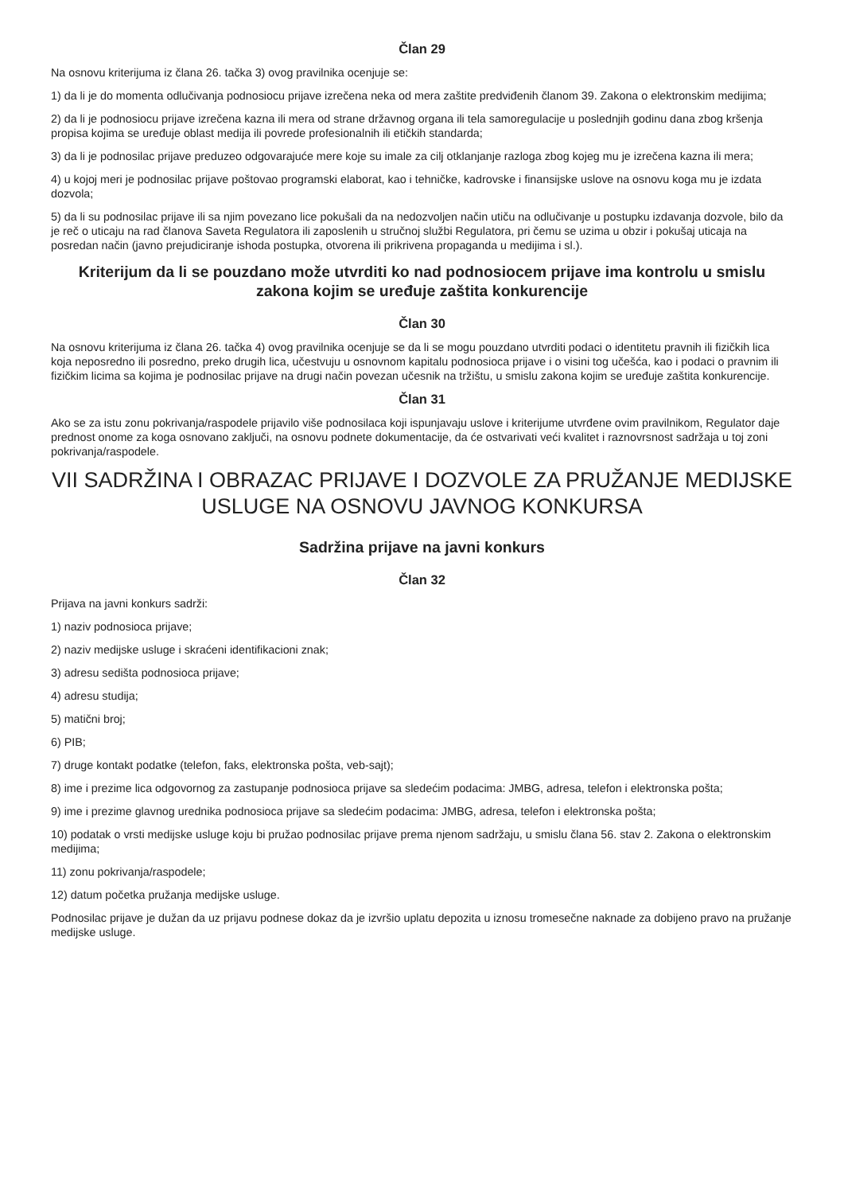Član 29
Na osnovu kriterijuma iz člana 26. tačka 3) ovog pravilnika ocenjuje se:
1) da li je do momenta odlučivanja podnosiocu prijave izrečena neka od mera zaštite predviđenih članom 39. Zakona o elektronskim medijima;
2) da li je podnosiocu prijave izrečena kazna ili mera od strane državnog organa ili tela samoregulacije u poslednjih godinu dana zbog kršenja propisa kojima se uređuje oblast medija ili povrede profesionalnih ili etičkih standarda;
3) da li je podnosilac prijave preduzeo odgovarajuće mere koje su imale za cilj otklanjanje razloga zbog kojeg mu je izrečena kazna ili mera;
4) u kojoj meri je podnosilac prijave poštovao programski elaborat, kao i tehničke, kadrovske i finansijske uslove na osnovu koga mu je izdata dozvola;
5) da li su podnosilac prijave ili sa njim povezano lice pokušali da na nedozvoljen način utiču na odlučivanje u postupku izdavanja dozvole, bilo da je reč o uticaju na rad članova Saveta Regulatora ili zaposlenih u stručnoj službi Regulatora, pri čemu se uzima u obzir i pokušaj uticaja na posredan način (javno prejudiciranje ishoda postupka, otvorena ili prikrivena propaganda u medijima i sl.).
Kriterijum da li se pouzdano može utvrditi ko nad podnosiocem prijave ima kontrolu u smislu zakona kojim se uređuje zaštita konkurencije
Član 30
Na osnovu kriterijuma iz člana 26. tačka 4) ovog pravilnika ocenjuje se da li se mogu pouzdano utvrditi podaci o identitetu pravnih ili fizičkih lica koja neposredno ili posredno, preko drugih lica, učestvuju u osnovnom kapitalu podnosioca prijave i o visini tog učešća, kao i podaci o pravnim ili fizičkim licima sa kojima je podnosilac prijave na drugi način povezan učesnik na tržištu, u smislu zakona kojim se uređuje zaštita konkurencije.
Član 31
Ako se za istu zonu pokrivanja/raspodele prijavilo više podnosilaca koji ispunjavaju uslove i kriterijume utvrđene ovim pravilnikom, Regulator daje prednost onome za koga osnovano zaključi, na osnovu podnete dokumentacije, da će ostvarivati veći kvalitet i raznovrsnost sadržaja u toj zoni pokrivanja/raspodele.
VII SADRŽINA I OBRAZAC PRIJAVE I DOZVOLE ZA PRUŽANJE MEDIJSKE USLUGE NA OSNOVU JAVNOG KONKURSA
Sadržina prijave na javni konkurs
Član 32
Prijava na javni konkurs sadrži:
1) naziv podnosioca prijave;
2) naziv medijske usluge i skraćeni identifikacioni znak;
3) adresu sedišta podnosioca prijave;
4) adresu studija;
5) matični broj;
6) PIB;
7) druge kontakt podatke (telefon, faks, elektronska pošta, veb-sajt);
8) ime i prezime lica odgovornog za zastupanje podnosioca prijave sa sledećim podacima: JMBG, adresa, telefon i elektronska pošta;
9) ime i prezime glavnog urednika podnosioca prijave sa sledećim podacima: JMBG, adresa, telefon i elektronska pošta;
10) podatak o vrsti medijske usluge koju bi pružao podnosilac prijave prema njenom sadržaju, u smislu člana 56. stav 2. Zakona o elektronskim medijima;
11) zonu pokrivanja/raspodele;
12) datum početka pružanja medijske usluge.
Podnosilac prijave je dužan da uz prijavu podnese dokaz da je izvršio uplatu depozita u iznosu tromesečne naknade za dobijeno pravo na pružanje medijske usluge.